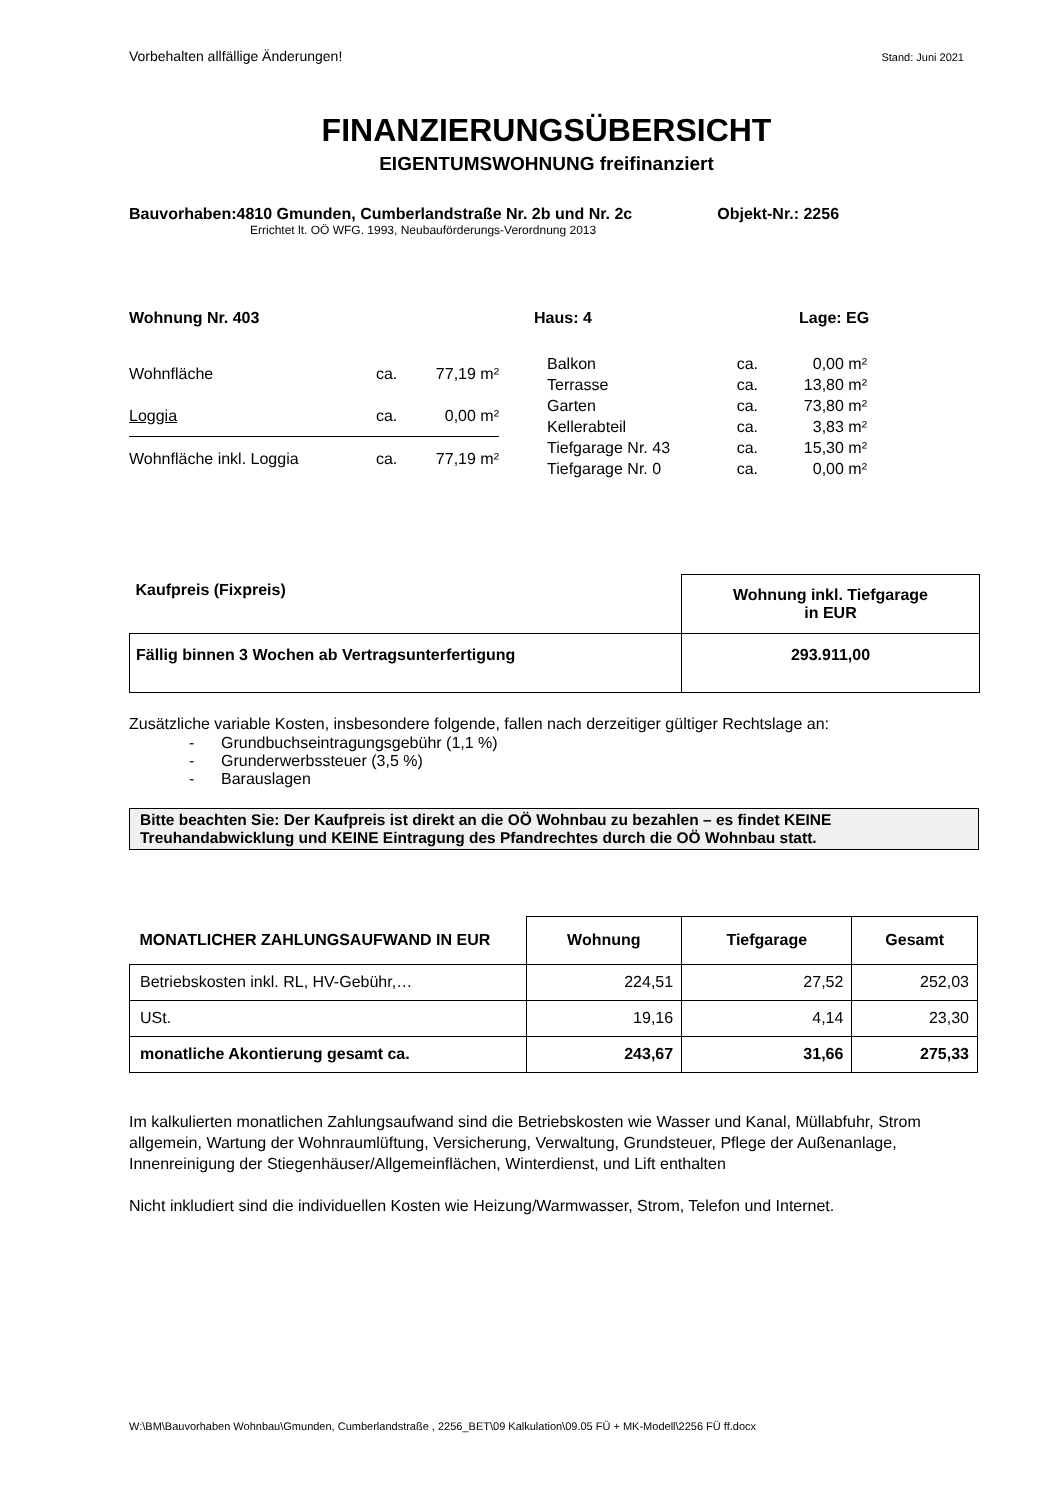Vorbehalten allfällige Änderungen! Stand: Juni 2021
FINANZIERUNGSÜBERSICHT
EIGENTUMSWOHNUNG freifinanziert
Bauvorhaben:4810 Gmunden, Cumberlandstraße Nr. 2b und Nr. 2c Objekt-Nr.: 2256
Errichtet lt. OÖ WFG. 1993, Neubauförderungs-Verordnung 2013
Wohnung Nr. 403 Haus: 4 Lage: EG
| Wohnfläche | ca. | 77,19 m² |
| Loggia | ca. | 0,00 m² |
| Wohnfläche inkl. Loggia | ca. | 77,19 m² |
| Balkon | ca. | 0,00 m² |
| Terrasse | ca. | 13,80 m² |
| Garten | ca. | 73,80 m² |
| Kellerabteil | ca. | 3,83 m² |
| Tiefgarage Nr. 43 | ca. | 15,30 m² |
| Tiefgarage Nr. 0 | ca. | 0,00 m² |
| Kaufpreis (Fixpreis) | Wohnung inkl. Tiefgarage in EUR |
| --- | --- |
| Fällig binnen 3 Wochen ab Vertragsunterfertigung | 293.911,00 |
Zusätzliche variable Kosten, insbesondere folgende, fallen nach derzeitiger gültiger Rechtslage an:
- Grundbuchseintragungsgebühr (1,1 %)
- Grunderwerbssteuer (3,5 %)
- Barauslagen
Bitte beachten Sie: Der Kaufpreis ist direkt an die OÖ Wohnbau zu bezahlen – es findet KEINE Treuhandabwicklung und KEINE Eintragung des Pfandrechtes durch die OÖ Wohnbau statt.
| MONATLICHER ZAHLUNGSAUFWAND IN EUR | Wohnung | Tiefgarage | Gesamt |
| --- | --- | --- | --- |
| Betriebskosten inkl. RL, HV-Gebühr,… | 224,51 | 27,52 | 252,03 |
| USt. | 19,16 | 4,14 | 23,30 |
| monatliche Akontierung gesamt ca. | 243,67 | 31,66 | 275,33 |
Im kalkulierten monatlichen Zahlungsaufwand sind die Betriebskosten wie Wasser und Kanal, Müllabfuhr, Strom allgemein, Wartung der Wohnraumlüftung, Versicherung, Verwaltung, Grundsteuer, Pflege der Außenanlage, Innenreinigung der Stiegenhäuser/Allgemeinflächen, Winterdienst, und Lift enthalten
Nicht inkludiert sind die individuellen Kosten wie Heizung/Warmwasser, Strom, Telefon und Internet.
W:\BM\Bauvorhaben Wohnbau\Gmunden, Cumberlandstraße , 2256_BET\09 Kalkulation\09.05 FÜ + MK-Modell\2256 FÜ ff.docx